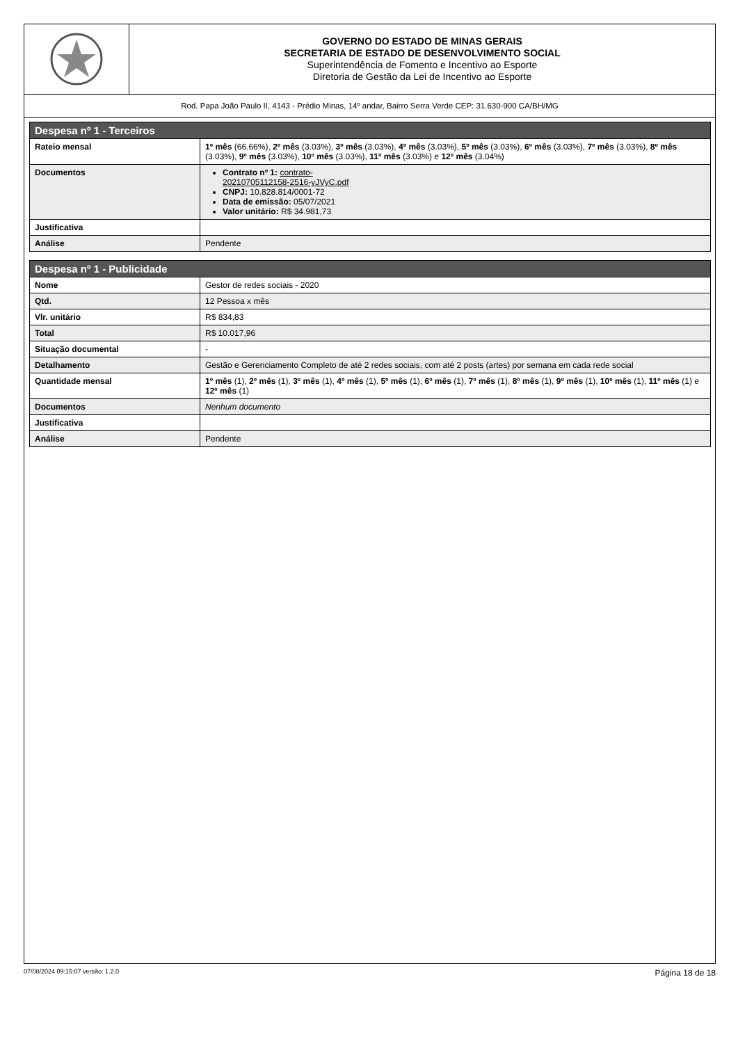GOVERNO DO ESTADO DE MINAS GERAIS
SECRETARIA DE ESTADO DE DESENVOLVIMENTO SOCIAL
Superintendência de Fomento e Incentivo ao Esporte
Diretoria de Gestão da Lei de Incentivo ao Esporte
Rod. Papa João Paulo II, 4143 - Prédio Minas, 14º andar, Bairro Serra Verde CEP: 31.630-900 CA/BH/MG
| Despesa nº 1 - Terceiros | |
| --- | --- |
| Rateio mensal | 1º mês (66.66%), 2º mês (3.03%), 3º mês (3.03%), 4º mês (3.03%), 5º mês (3.03%), 6º mês (3.03%), 7º mês (3.03%), 8º mês (3.03%), 9º mês (3.03%), 10º mês (3.03%), 11º mês (3.03%) e 12º mês (3.04%) |
| Documentos | Contrato nº 1: contrato- 20210705112158-2516-yJVyC.pdf CNPJ: 10.828.814/0001-72 Data de emissão: 05/07/2021 Valor unitário: R$ 34.981,73 |
| Justificativa | |
| Análise | Pendente |
| Despesa nº 1 - Publicidade | |
| --- | --- |
| Nome | Gestor de redes sociais - 2020 |
| Qtd. | 12 Pessoa x mês |
| Vlr. unitário | R$ 834,83 |
| Total | R$ 10.017,96 |
| Situação documental | - |
| Detalhamento | Gestão e Gerenciamento Completo de até 2 redes sociais, com até 2 posts (artes) por semana em cada rede social |
| Quantidade mensal | 1º mês (1), 2º mês (1), 3º mês (1), 4º mês (1), 5º mês (1), 6º mês (1), 7º mês (1), 8º mês (1), 9º mês (1), 10º mês (1), 11º mês (1) e 12º mês (1) |
| Documentos | Nenhum documento |
| Justificativa | |
| Análise | Pendente |
07/08/2024 09:15:07 versão: 1.2.0 Página 18 de 18